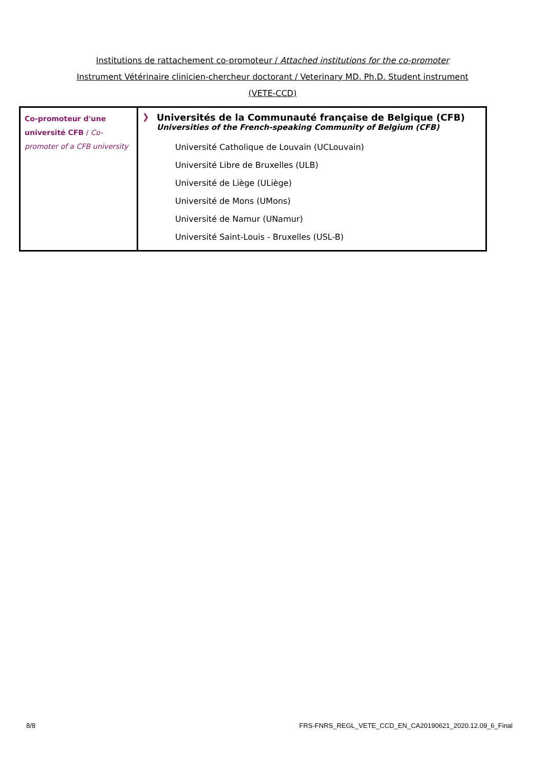Institutions de rattachement co-promoteur / Attached institutions for the co-promoter
Instrument Vétérinaire clinicien-chercheur doctorant / Veterinary MD. Ph.D. Student instrument
(VETE-CCD)
| Co-promoteur d'une université CFB / Co-promoter of a CFB university | ❯ Universités de la Communauté française de Belgique (CFB) Universities of the French-speaking Community of Belgium (CFB) Université Catholique de Louvain (UCLouvain) Université Libre de Bruxelles (ULB) Université de Liège (ULiège) Université de Mons (UMons) Université de Namur (UNamur) Université Saint-Louis - Bruxelles (USL-B) |
8/8
FRS-FNRS_REGL_VETE_CCD_EN_CA20190621_2020.12.09_6_Final